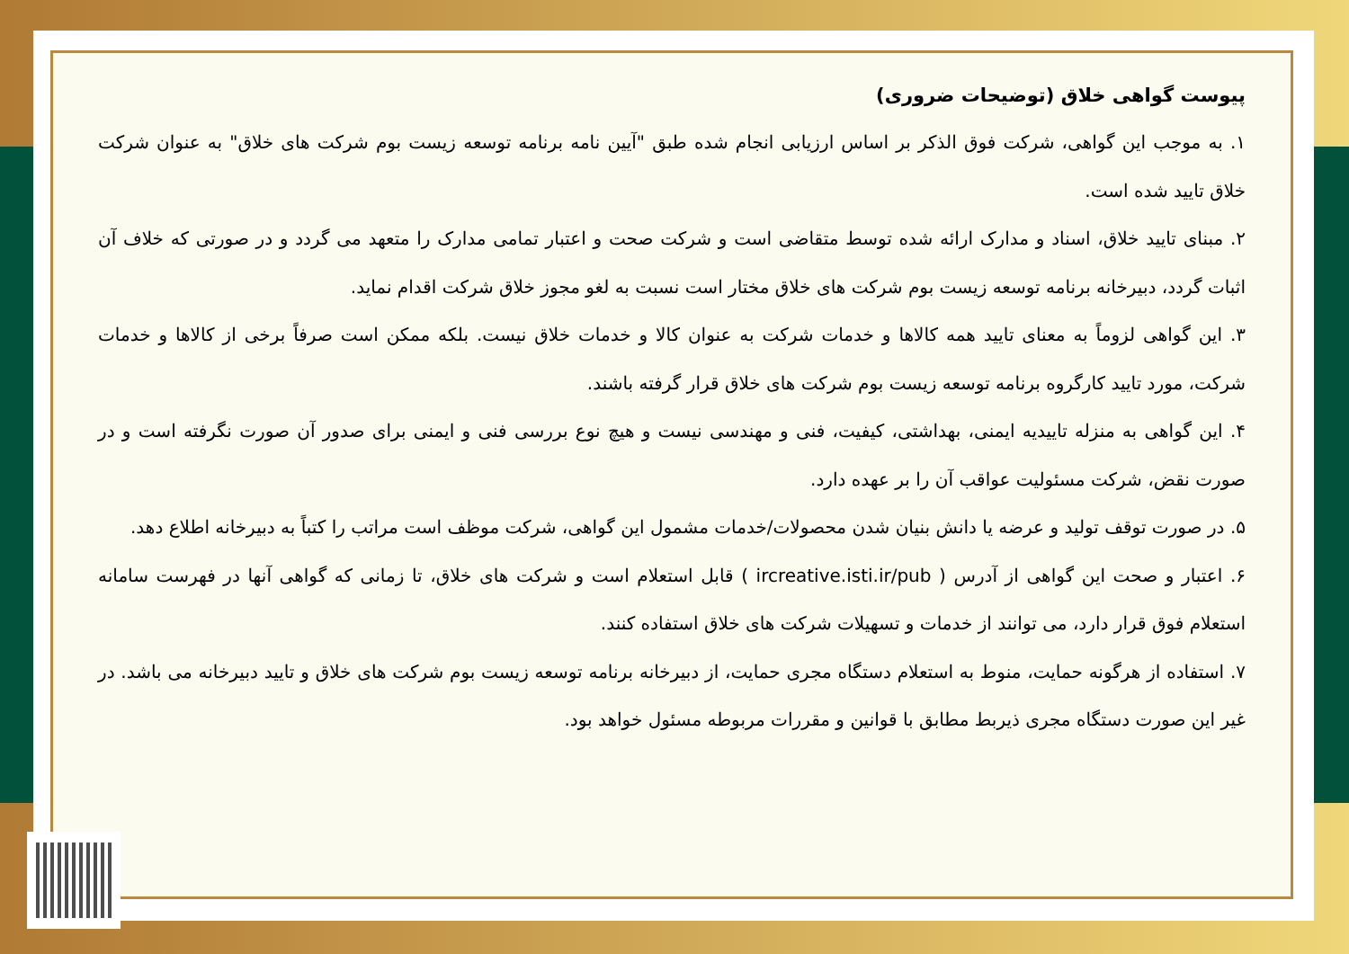پیوست گواهی خلاق (توضیحات ضروری)
۱. به موجب این گواهی، شرکت فوق الذکر بر اساس ارزیابی انجام شده طبق "آیین نامه برنامه توسعه زیست بوم شرکت های خلاق" به عنوان شرکت خلاق تایید شده است.
۲. مبنای تایید خلاق، اسناد و مدارک ارائه شده توسط متقاضی است و شرکت صحت و اعتبار تمامی مدارک را متعهد می گردد و در صورتی که خلاف آن اثبات گردد، دبیرخانه برنامه توسعه زیست بوم شرکت های خلاق مختار است نسبت به لغو مجوز خلاق شرکت اقدام نماید.
۳. این گواهی لزوماً به معنای تایید همه کالاها و خدمات شرکت به عنوان کالا و خدمات خلاق نیست. بلکه ممکن است صرفاً برخی از کالاها و خدمات شرکت، مورد تایید کارگروه برنامه توسعه زیست بوم شرکت های خلاق قرار گرفته باشند.
۴. این گواهی به منزله تاییدیه ایمنی، بهداشتی، کیفیت، فنی و مهندسی نیست و هیچ نوع بررسی فنی و ایمنی برای صدور آن صورت نگرفته است و در صورت نقض، شرکت مسئولیت عواقب آن را بر عهده دارد.
۵. در صورت توقف تولید و عرضه یا دانش بنیان شدن محصولات/خدمات مشمول این گواهی، شرکت موظف است مراتب را کتباً به دبیرخانه اطلاع دهد.
۶. اعتبار و صحت این گواهی از آدرس ( ircreative.isti.ir/pub ) قابل استعلام است و شرکت های خلاق، تا زمانی که گواهی آنها در فهرست سامانه استعلام فوق قرار دارد، می توانند از خدمات و تسهیلات شرکت های خلاق استفاده کنند.
۷. استفاده از هرگونه حمایت، منوط به استعلام دستگاه مجری حمایت، از دبیرخانه برنامه توسعه زیست بوم شرکت های خلاق و تایید دبیرخانه می باشد. در غیر این صورت دستگاه مجری ذیربط مطابق با قوانین و مقررات مربوطه مسئول خواهد بود.